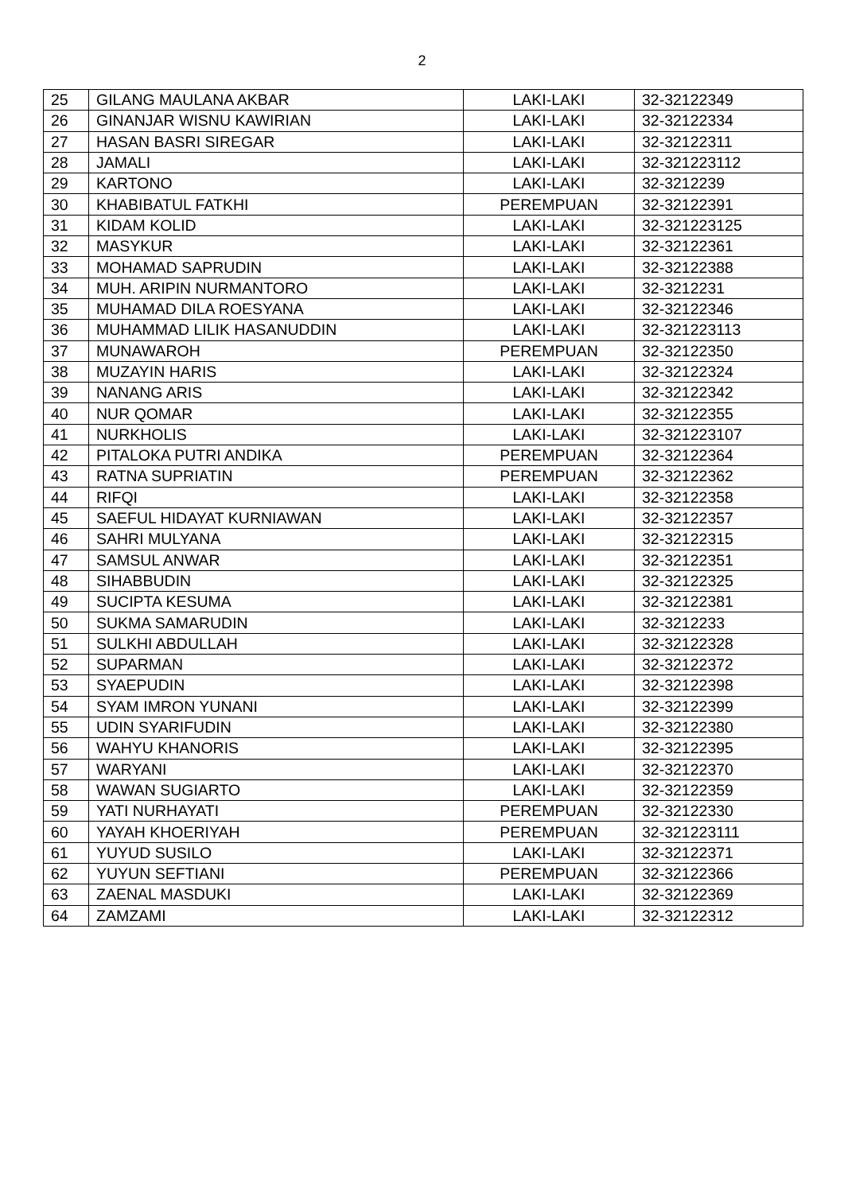2
| 25 | GILANG MAULANA AKBAR | LAKI-LAKI | 32-32122349 |
| 26 | GINANJAR WISNU KAWIRIAN | LAKI-LAKI | 32-32122334 |
| 27 | HASAN BASRI SIREGAR | LAKI-LAKI | 32-32122311 |
| 28 | JAMALI | LAKI-LAKI | 32-321223112 |
| 29 | KARTONO | LAKI-LAKI | 32-3212239 |
| 30 | KHABIBATUL FATKHI | PEREMPUAN | 32-32122391 |
| 31 | KIDAM KOLID | LAKI-LAKI | 32-321223125 |
| 32 | MASYKUR | LAKI-LAKI | 32-32122361 |
| 33 | MOHAMAD SAPRUDIN | LAKI-LAKI | 32-32122388 |
| 34 | MUH. ARIPIN NURMANTORO | LAKI-LAKI | 32-3212231 |
| 35 | MUHAMAD DILA ROESYANA | LAKI-LAKI | 32-32122346 |
| 36 | MUHAMMAD LILIK HASANUDDIN | LAKI-LAKI | 32-321223113 |
| 37 | MUNAWAROH | PEREMPUAN | 32-32122350 |
| 38 | MUZAYIN HARIS | LAKI-LAKI | 32-32122324 |
| 39 | NANANG ARIS | LAKI-LAKI | 32-32122342 |
| 40 | NUR QOMAR | LAKI-LAKI | 32-32122355 |
| 41 | NURKHOLIS | LAKI-LAKI | 32-321223107 |
| 42 | PITALOKA PUTRI ANDIKA | PEREMPUAN | 32-32122364 |
| 43 | RATNA SUPRIATIN | PEREMPUAN | 32-32122362 |
| 44 | RIFQI | LAKI-LAKI | 32-32122358 |
| 45 | SAEFUL HIDAYAT KURNIAWAN | LAKI-LAKI | 32-32122357 |
| 46 | SAHRI MULYANA | LAKI-LAKI | 32-32122315 |
| 47 | SAMSUL ANWAR | LAKI-LAKI | 32-32122351 |
| 48 | SIHABBUDIN | LAKI-LAKI | 32-32122325 |
| 49 | SUCIPTA KESUMA | LAKI-LAKI | 32-32122381 |
| 50 | SUKMA SAMARUDIN | LAKI-LAKI | 32-3212233 |
| 51 | SULKHI ABDULLAH | LAKI-LAKI | 32-32122328 |
| 52 | SUPARMAN | LAKI-LAKI | 32-32122372 |
| 53 | SYAEPUDIN | LAKI-LAKI | 32-32122398 |
| 54 | SYAM IMRON YUNANI | LAKI-LAKI | 32-32122399 |
| 55 | UDIN SYARIFUDIN | LAKI-LAKI | 32-32122380 |
| 56 | WAHYU KHANORIS | LAKI-LAKI | 32-32122395 |
| 57 | WARYANI | LAKI-LAKI | 32-32122370 |
| 58 | WAWAN SUGIARTO | LAKI-LAKI | 32-32122359 |
| 59 | YATI NURHAYATI | PEREMPUAN | 32-32122330 |
| 60 | YAYAH KHOERIYAH | PEREMPUAN | 32-321223111 |
| 61 | YUYUD SUSILO | LAKI-LAKI | 32-32122371 |
| 62 | YUYUN SEFTIANI | PEREMPUAN | 32-32122366 |
| 63 | ZAENAL MASDUKI | LAKI-LAKI | 32-32122369 |
| 64 | ZAMZAMI | LAKI-LAKI | 32-32122312 |